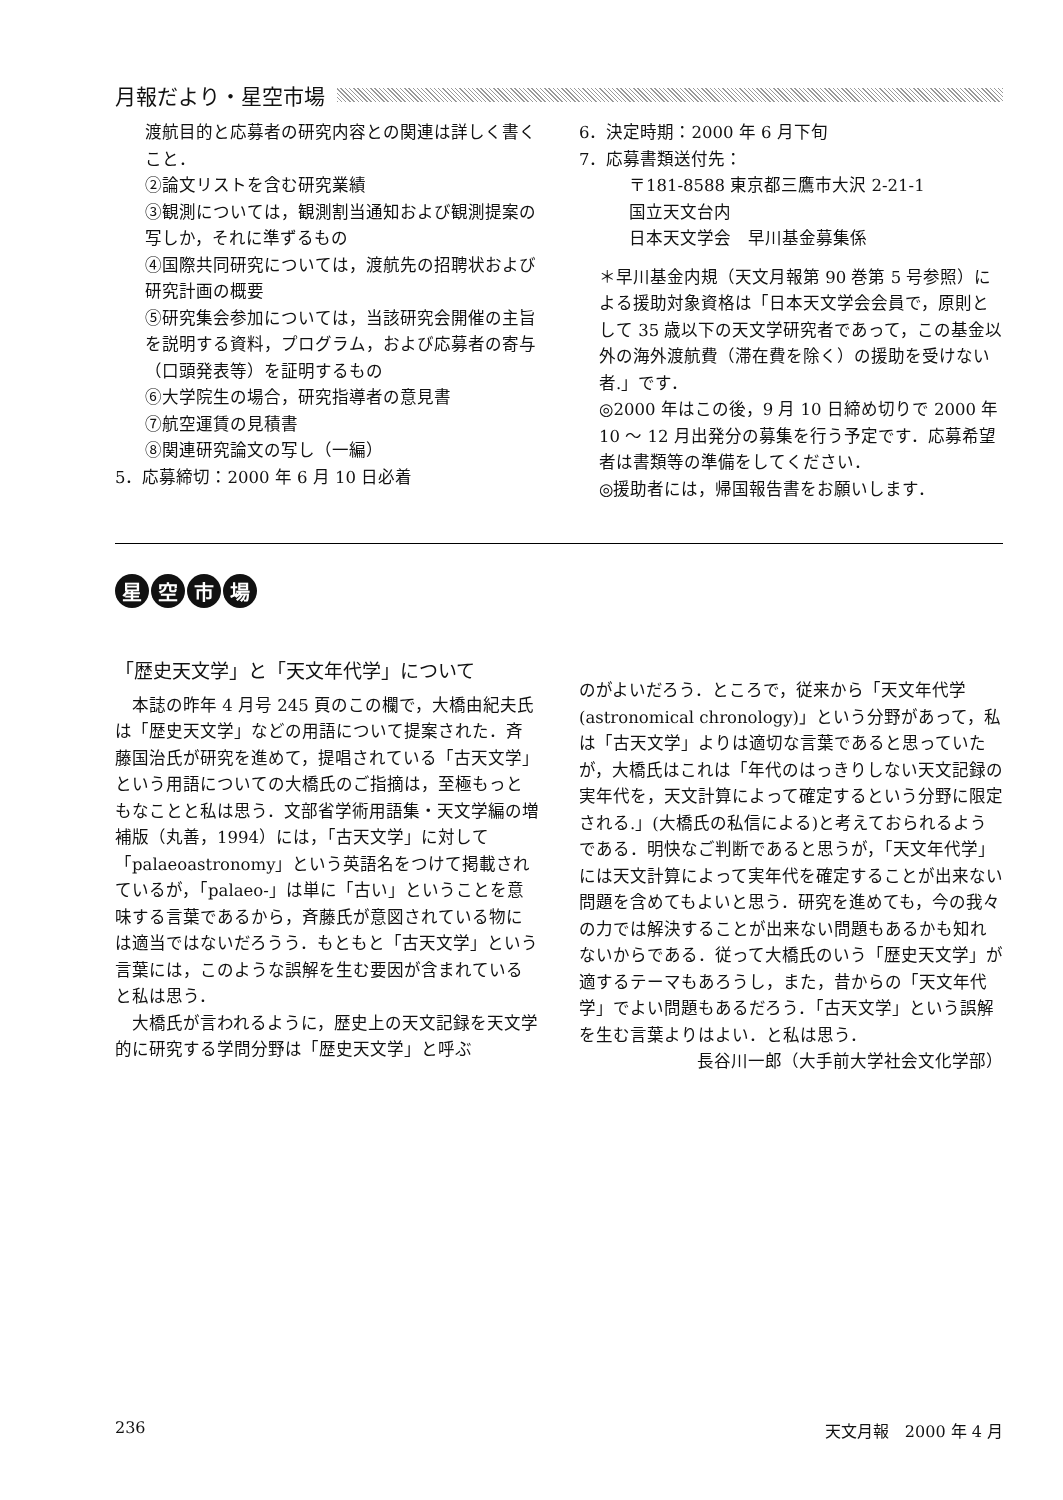月報だより・星空市場
渡航目的と応募者の研究内容との関連は詳しく書くこと．
②論文リストを含む研究業績
③観測については，観測割当通知および観測提案の写しか，それに準ずるもの
④国際共同研究については，渡航先の招聘状および研究計画の概要
⑤研究集会参加については，当該研究会開催の主旨を説明する資料，プログラム，および応募者の寄与（口頭発表等）を証明するもの
⑥大学院生の場合，研究指導者の意見書
⑦航空運賃の見積書
⑧関連研究論文の写し（一編）
5．応募締切：2000 年 6 月 10 日必着
6．決定時期：2000 年 6 月下旬
7．応募書類送付先：
〒181-8588 東京都三鷹市大沢 2-21-1
国立天文台内
日本天文学会　早川基金募集係
＊早川基金内規（天文月報第 90 巻第 5 号参照）による援助対象資格は「日本天文学会会員で，原則として 35 歳以下の天文学研究者であって，この基金以外の海外渡航費（滞在費を除く）の援助を受けない者.」です．
◎2000 年はこの後，9 月 10 日締め切りで 2000 年 10 ～ 12 月出発分の募集を行う予定です．応募希望者は書類等の準備をしてください．
◎援助者には，帰国報告書をお願いします．
星空市場
「歴史天文学」と「天文年代学」について
　本誌の昨年 4 月号 245 頁のこの欄で，大橋由紀夫氏は「歴史天文学」などの用語について提案された．斉藤国治氏が研究を進めて，提唱されている「古天文学」という用語についての大橋氏のご指摘は，至極もっともなことと私は思う．文部省学術用語集・天文学編の増補版（丸善，1994）には，「古天文学」に対して「palaeoastronomy」という英語名をつけて掲載されているが，「palaeo-」は単に「古い」ということを意味する言葉であるから，斉藤氏が意図されている物には適当ではないだろうう．もともと「古天文学」という言葉には，このような誤解を生む要因が含まれていると私は思う．
　大橋氏が言われるように，歴史上の天文記録を天文学的に研究する学問分野は「歴史天文学」と呼ぶ
のがよいだろう．ところで，従来から「天文年代学 (astronomical chronology)」という分野があって，私は「古天文学」よりは適切な言葉であると思っていたが，大橋氏はこれは「年代のはっきりしない天文記録の実年代を，天文計算によって確定するという分野に限定される.」(大橋氏の私信による)と考えておられるようである．明快なご判断であると思うが，「天文年代学」には天文計算によって実年代を確定することが出来ない問題を含めてもよいと思う．研究を進めても，今の我々の力では解決することが出来ない問題もあるかも知れないからである．従って大橋氏のいう「歴史天文学」が適するテーマもあろうし，また，昔からの「天文年代学」でよい問題もあるだろう．「古天文学」という誤解を生む言葉よりはよい．と私は思う．
長谷川一郎（大手前大学社会文化学部）
236 天文月報　2000 年 4 月